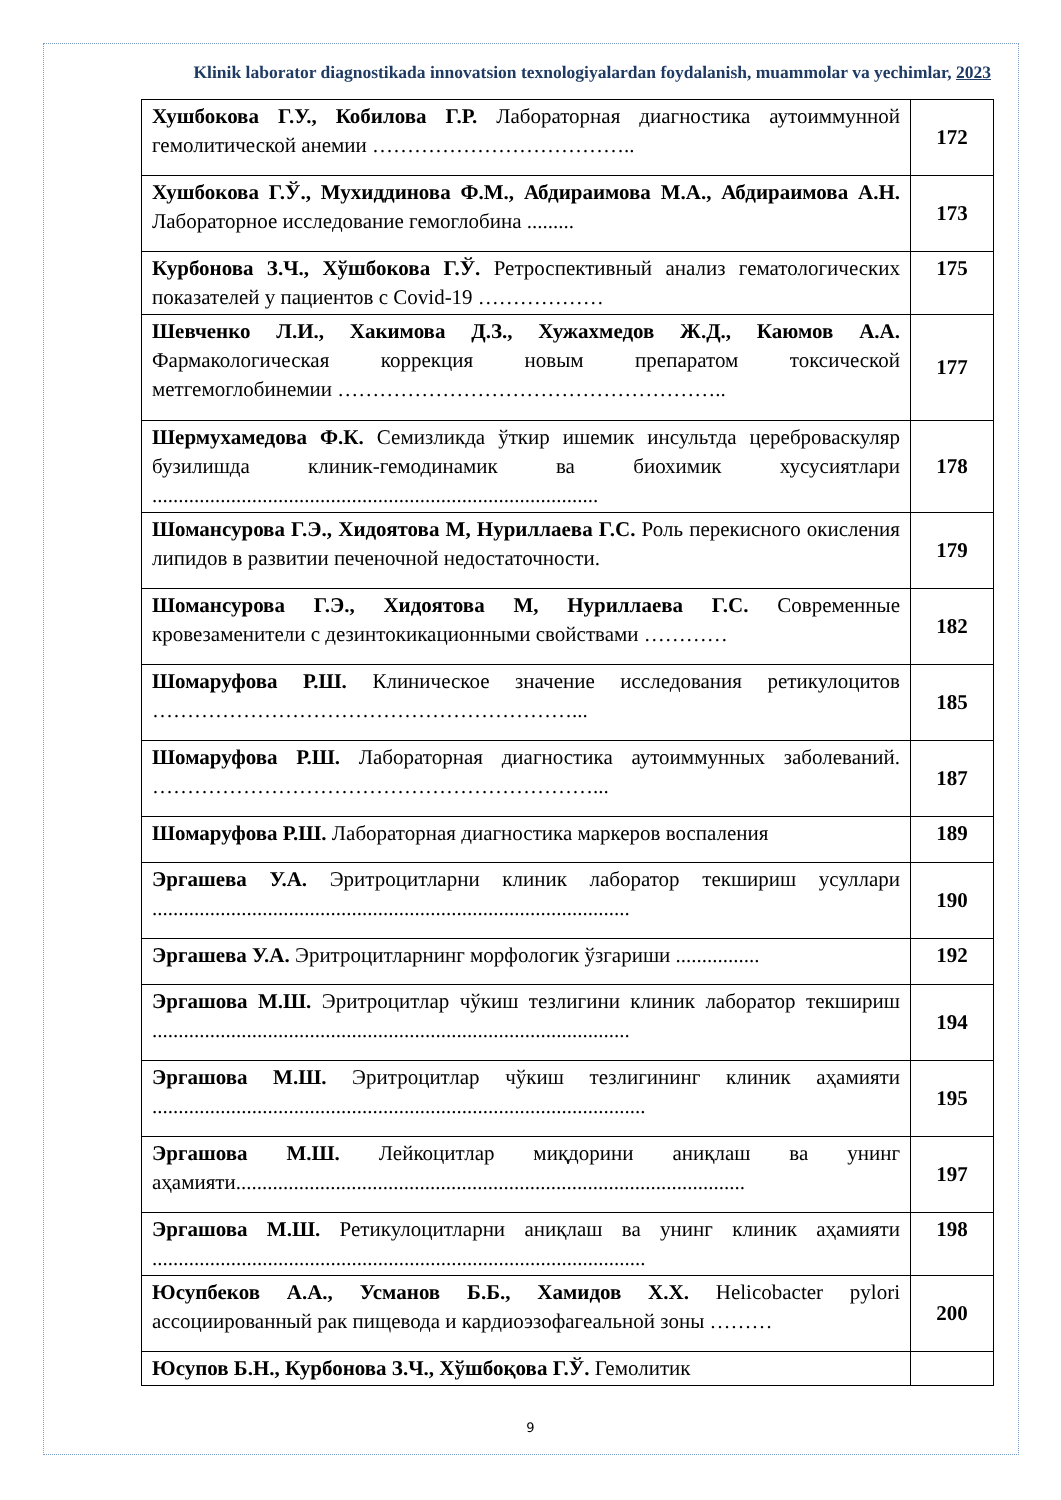Klinik laborator diagnostikada innovatsion texnologiyalardan foydalanish, muammolar va yechimlar, 2023
| Хушбокова Г.У., Кобилова Г.Р. Лабораторная диагностика аутоиммунной гемолитической анемии ……………………………….. | 172 |
| Хушбокова Г.Ў., Мухиддинова Ф.М., Абдираимова М.А., Абдираимова А.Н. Лабораторное исследование гемоглобина ......... | 173 |
| Курбонова З.Ч., Хўшбокова Г.Ў. Ретроспективный анализ гематологических показателей у пациентов с Covid-19 ……………… | 175 |
| Шевченко Л.И., Хакимова Д.З., Хужахмедов Ж.Д., Каюмов А.А. Фармакологическая коррекция новым препаратом токсической метгемоглобинемии ……………………………………………….. | 177 |
| Шермухамедова Ф.К. Семизликда ўткир ишемик инсультда цереброваскуляр бузилишда клиник-гемодинамик ва биохимик хусусиятлари ..................................................................................... | 178 |
| Шомансурова Г.Э., Хидоятова М, Нуриллаева Г.С. Роль перекисного окисления липидов в развитии печеночной недостаточности. | 179 |
| Шомансурова Г.Э., Хидоятова М, Нуриллаева Г.С. Современные кровезаменители с дезинтокикационными свойствами ………… | 182 |
| Шомаруфова Р.Ш. Клиническое значение исследования ретикулоцитов ……………………………………………………... | 185 |
| Шомаруфова Р.Ш. Лабораторная диагностика аутоиммунных заболеваний. ………………………………………………………... | 187 |
| Шомаруфова Р.Ш. Лабораторная диагностика маркеров воспаления | 189 |
| Эргашева У.А. Эритроцитларни клиник лаборатор текшириш усуллари ........................................................................................... | 190 |
| Эргашева У.А. Эритроцитларнинг морфологик ўзгариши ................ | 192 |
| Эргашова М.Ш. Эритроцитлар чўкиш тезлигини клиник лаборатор текшириш ........................................................................................... | 194 |
| Эргашова М.Ш. Эритроцитлар чўкиш тезлигининг клиник аҳамияти .............................................................................................. | 195 |
| Эргашова М.Ш. Лейкоцитлар миқдорини аниқлаш ва унинг аҳамияти................................................................................................. | 197 |
| Эргашова М.Ш. Ретикулоцитларни аниқлаш ва унинг клиник аҳамияти .............................................................................................. | 198 |
| Юсупбеков А.А., Усманов Б.Б., Хамидов Х.Х. Helicobacter pylori ассоциированный рак пищевода и кардиоэзофагеальной зоны ……… | 200 |
| Юсупов Б.Н., Курбонова З.Ч., Хўшбоқова Г.Ў. Гемолитик | |
9